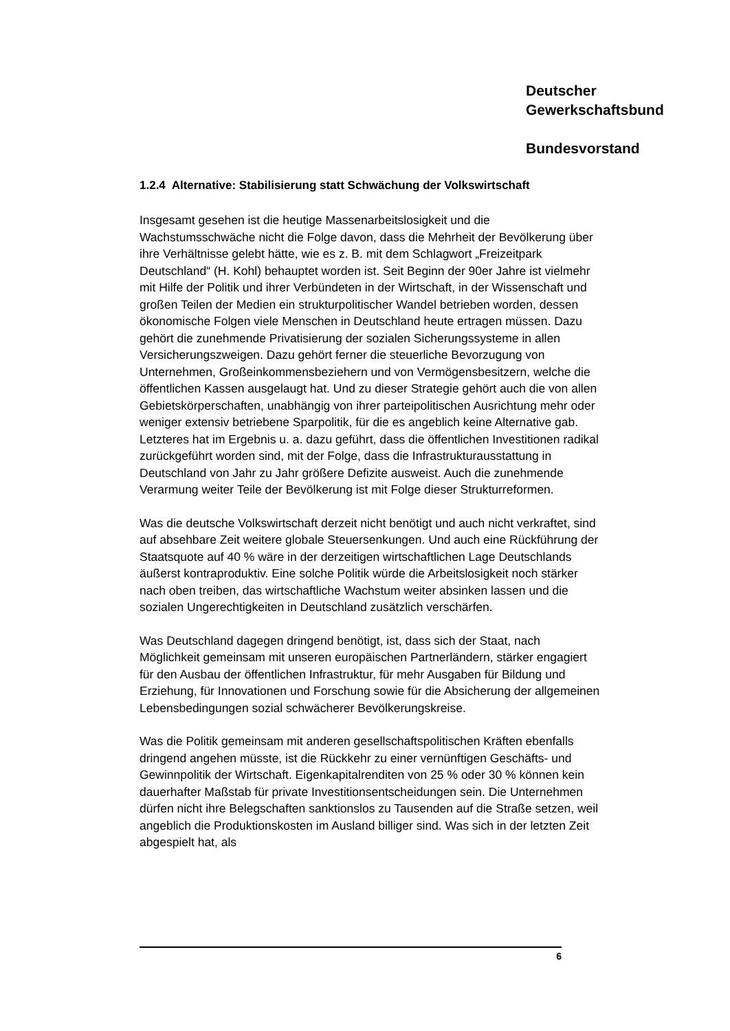Deutscher
Gewerkschaftsbund
Bundesvorstand
1.2.4 Alternative: Stabilisierung statt Schwächung der Volkswirtschaft
Insgesamt gesehen ist die heutige Massenarbeitslosigkeit und die Wachstumsschwäche nicht die Folge davon, dass die Mehrheit der Bevölkerung über ihre Verhältnisse gelebt hätte, wie es z. B. mit dem Schlagwort „Freizeitpark Deutschland“ (H. Kohl) behauptet worden ist. Seit Beginn der 90er Jahre ist vielmehr mit Hilfe der Politik und ihrer Verbündeten in der Wirtschaft, in der Wissenschaft und großen Teilen der Medien ein strukturpolitischer Wandel betrieben worden, dessen ökonomische Folgen viele Menschen in Deutschland heute ertragen müssen. Dazu gehört die zunehmende Privatisierung der sozialen Sicherungssysteme in allen Versicherungszweigen. Dazu gehört ferner die steuerliche Bevorzugung von Unternehmen, Großeinkommensbeziehern und von Vermögensbesitzern, welche die öffentlichen Kassen ausgelaugt hat. Und zu dieser Strategie gehört auch die von allen Gebietskörperschaften, unabhängig von ihrer parteipolitischen Ausrichtung mehr oder weniger extensiv betriebene Sparpolitik, für die es angeblich keine Alternative gab. Letzteres hat im Ergebnis u. a. dazu geführt, dass die öffentlichen Investitionen radikal zurückgeführt worden sind, mit der Folge, dass die Infrastrukturausstattung in Deutschland von Jahr zu Jahr größere Defizite ausweist. Auch die zunehmende Verarmung weiter Teile der Bevölkerung ist mit Folge dieser Strukturreformen.
Was die deutsche Volkswirtschaft derzeit nicht benötigt und auch nicht verkraftet, sind auf absehbare Zeit weitere globale Steuersenkungen. Und auch eine Rückführung der Staatsquote auf 40 % wäre in der derzeitigen wirtschaftlichen Lage Deutschlands äußerst kontraproduktiv. Eine solche Politik würde die Arbeitslosigkeit noch stärker nach oben treiben, das wirtschaftliche Wachstum weiter absinken lassen und die sozialen Ungerechtigkeiten in Deutschland zusätzlich verschärfen.
Was Deutschland dagegen dringend benötigt, ist, dass sich der Staat, nach Möglichkeit gemeinsam mit unseren europäischen Partnerländern, stärker engagiert für den Ausbau der öffentlichen Infrastruktur, für mehr Ausgaben für Bildung und Erziehung, für Innovationen und Forschung sowie für die Absicherung der allgemeinen Lebensbedingungen sozial schwächerer Bevölkerungskreise.
Was die Politik gemeinsam mit anderen gesellschaftspolitischen Kräften ebenfalls dringend angehen müsste, ist die Rückkehr zu einer vernünftigen Geschäfts- und Gewinnpolitik der Wirtschaft. Eigenkapitalrenditen von 25 % oder 30 % können kein dauerhafter Maßstab für private Investitionsentscheidungen sein. Die Unternehmen dürfen nicht ihre Belegschaften sanktionslos zu Tausenden auf die Straße setzen, weil angeblich die Produktionskosten im Ausland billiger sind. Was sich in der letzten Zeit abgespielt hat, als
6